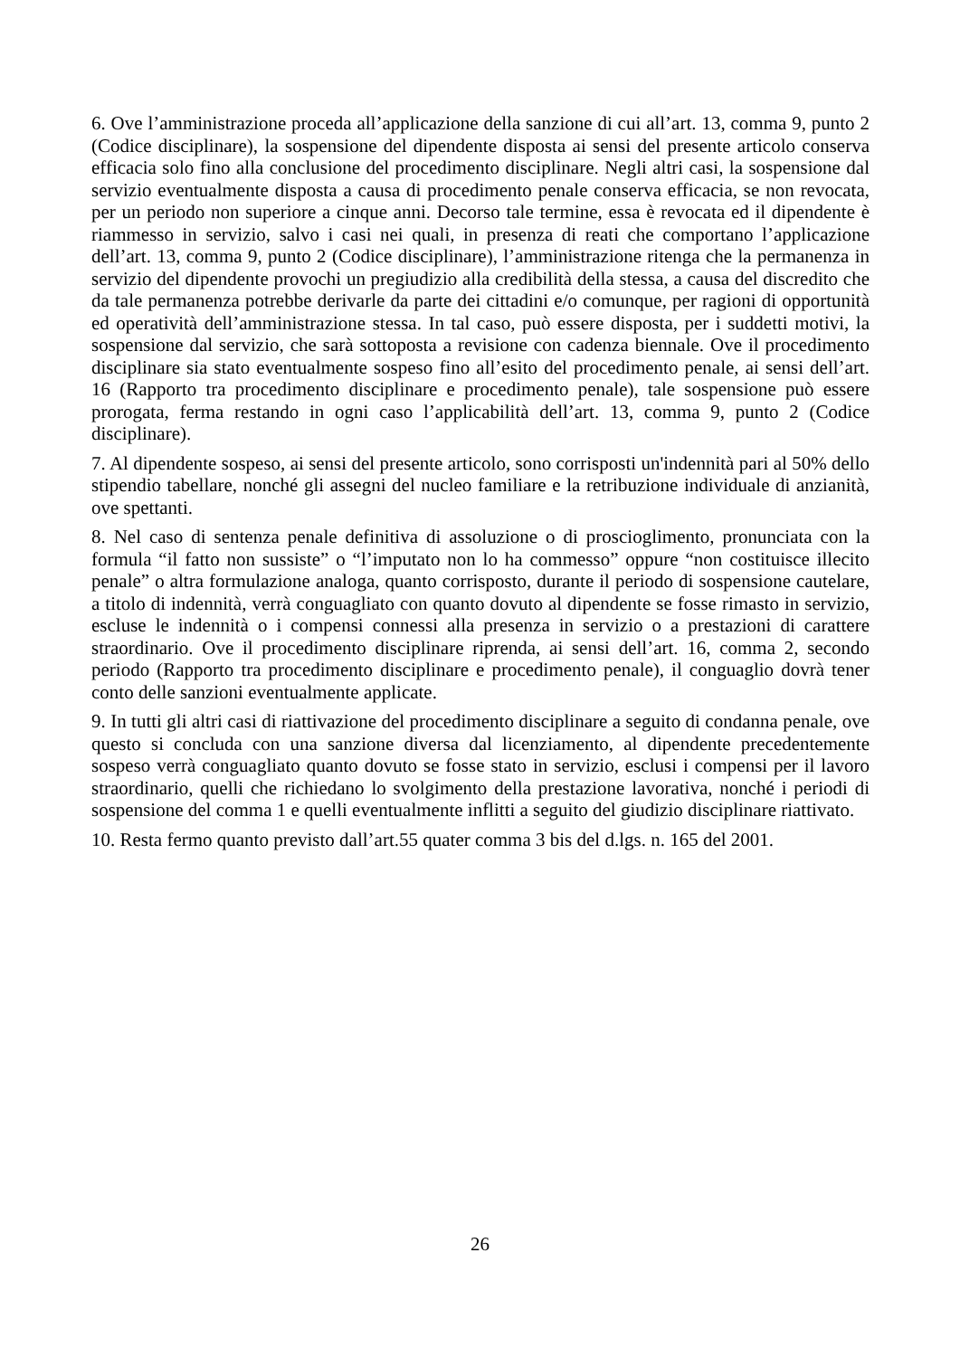6. Ove l’amministrazione proceda all’applicazione della sanzione di cui all’art. 13, comma 9, punto 2 (Codice disciplinare), la sospensione del dipendente disposta ai sensi del presente articolo conserva efficacia solo fino alla conclusione del procedimento disciplinare. Negli altri casi, la sospensione dal servizio eventualmente disposta a causa di procedimento penale conserva efficacia, se non revocata, per un periodo non superiore a cinque anni. Decorso tale termine, essa è revocata ed il dipendente è riammesso in servizio, salvo i casi nei quali, in presenza di reati che comportano l’applicazione dell’art. 13, comma 9, punto 2 (Codice disciplinare), l’amministrazione ritenga che la permanenza in servizio del dipendente provochi un pregiudizio alla credibilità della stessa, a causa del discredito che da tale permanenza potrebbe derivarle da parte dei cittadini e/o comunque, per ragioni di opportunità ed operatività dell’amministrazione stessa. In tal caso, può essere disposta, per i suddetti motivi, la sospensione dal servizio, che sarà sottoposta a revisione con cadenza biennale. Ove il procedimento disciplinare sia stato eventualmente sospeso fino all’esito del procedimento penale, ai sensi dell’art. 16 (Rapporto tra procedimento disciplinare e procedimento penale), tale sospensione può essere prorogata, ferma restando in ogni caso l’applicabilità dell’art. 13, comma 9, punto 2 (Codice disciplinare).
7. Al dipendente sospeso, ai sensi del presente articolo, sono corrisposti un'indennità pari al 50% dello stipendio tabellare, nonché gli assegni del nucleo familiare e la retribuzione individuale di anzianità, ove spettanti.
8. Nel caso di sentenza penale definitiva di assoluzione o di proscioglimento, pronunciata con la formula “il fatto non sussiste” o “l’imputato non lo ha commesso” oppure “non costituisce illecito penale” o altra formulazione analoga, quanto corrisposto, durante il periodo di sospensione cautelare, a titolo di indennità, verrà conguagliato con quanto dovuto al dipendente se fosse rimasto in servizio, escluse le indennità o i compensi connessi alla presenza in servizio o a prestazioni di carattere straordinario. Ove il procedimento disciplinare riprenda, ai sensi dell’art. 16, comma 2, secondo periodo (Rapporto tra procedimento disciplinare e procedimento penale), il conguaglio dovrà tener conto delle sanzioni eventualmente applicate.
9. In tutti gli altri casi di riattivazione del procedimento disciplinare a seguito di condanna penale, ove questo si concluda con una sanzione diversa dal licenziamento, al dipendente precedentemente sospeso verrà conguagliato quanto dovuto se fosse stato in servizio, esclusi i compensi per il lavoro straordinario, quelli che richiedano lo svolgimento della prestazione lavorativa, nonché i periodi di sospensione del comma 1 e quelli eventualmente inflitti a seguito del giudizio disciplinare riattivato.
10. Resta fermo quanto previsto dall’art.55 quater comma 3 bis del d.lgs. n. 165 del 2001.
26